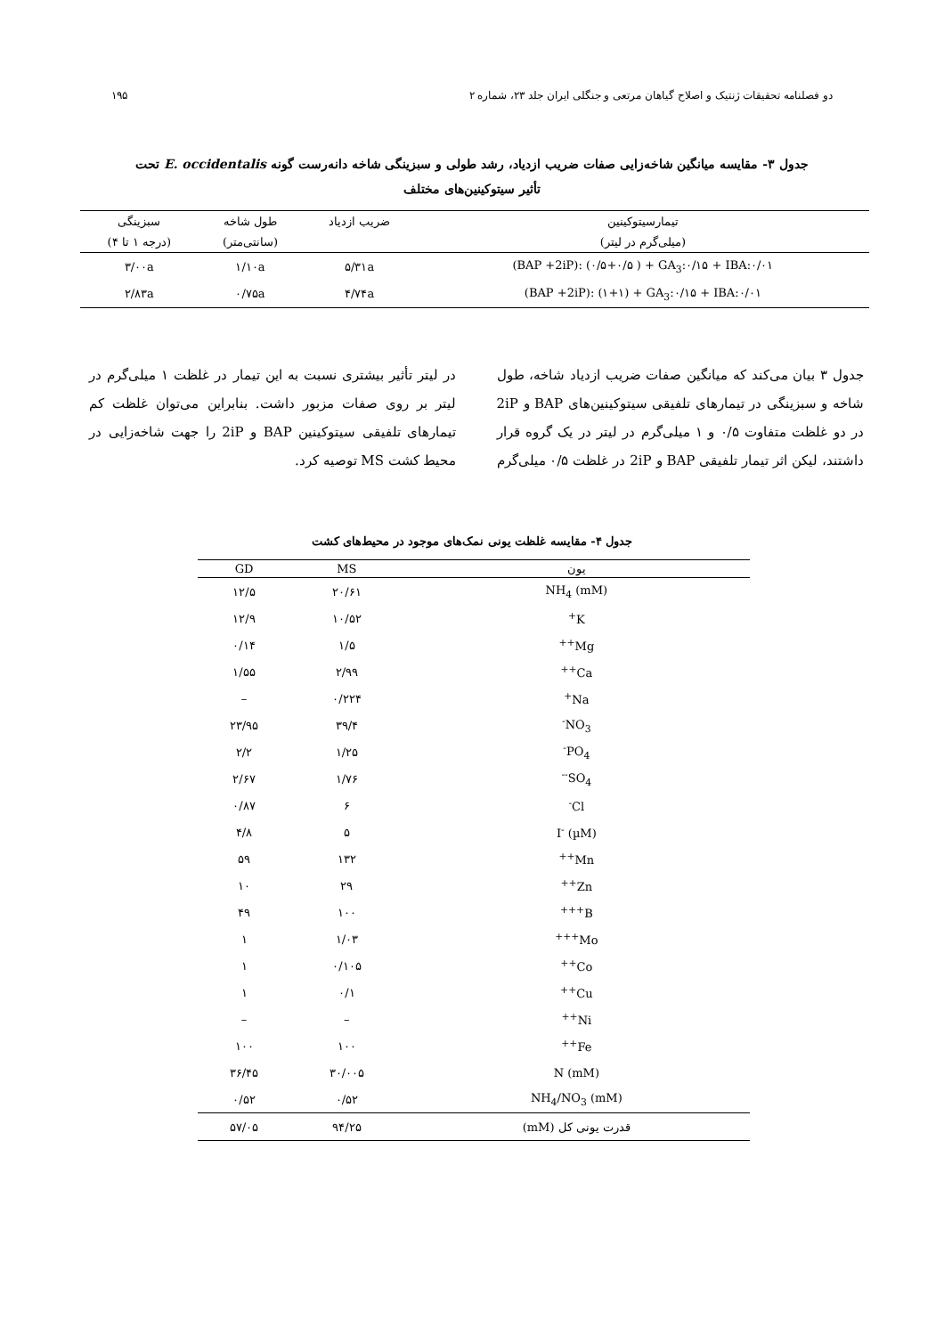دو فصلنامه تحقیقات ژنتیک و اصلاح گیاهان مرتعی و جنگلی ایران جلد ۲۳، شماره ۲ ۱۹۵
جدول ۳- مقایسه میانگین شاخه‌زایی صفات ضریب ازدیاد، رشد طولی و سبزینگی شاخه دانه‌رست گونه E. occidentalis تحت
تأثیر سیتوکینین‌های مختلف
| تیمارسیتوکینین | ضریب ازدیاد | طول شاخه | سبزینگی |
| --- | --- | --- | --- |
| (میلی‌گرم در لیتر) | | (سانتی‌متر) | (درجه ۱ تا ۴) |
| (BAP +2iP): (۰/۵+۰/۵ ) + GA<sub>3</sub>:۰/۱۵ + IBA:۰/۰۱ | ۵/۳۱a | ۱/۱۰a | ۳/۰۰a |
| (BAP +2iP): (۱+۱) + GA<sub>3</sub>:۰/۱۵ + IBA:۰/۰۱ | ۴/۷۴a | ۰/۷۵a | ۲/۸۳a |
جدول ۳ بیان می‌کند که میانگین صفات ضریب ازدیاد شاخه، طول شاخه و سبزینگی در تیمارهای تلفیقی سیتوکینین‌های BAP و 2iP در دو غلظت متفاوت ۰/۵ و ۱ میلی‌گرم در لیتر در یک گروه قرار داشتند، لیکن اثر تیمار تلفیقی BAP و 2iP در غلظت ۰/۵ میلی‌گرم در لیتر تأثیر بیشتری نسبت به این تیمار در غلظت ۱ میلی‌گرم در لیتر بر روی صفات مزبور داشت. بنابراین می‌توان غلظت کم تیمارهای تلفیقی سیتوکینین BAP و 2iP را جهت شاخه‌زایی در محیط کشت MS توصیه کرد.
جدول ۴- مقایسه غلظت یونی نمک‌های موجود در محیط‌های کشت
| یون | MS | GD |
| --- | --- | --- |
| NH<sub>4</sub> (mM) | ۲۰/۶۱ | ۱۲/۵ |
| K<sup>+</sup> | ۱۰/۵۲ | ۱۲/۹ |
| Mg<sup>++</sup> | ۱/۵ | ۰/۱۴ |
| Ca<sup>++</sup> | ۲/۹۹ | ۱/۵۵ |
| Na<sup>+</sup> | ۰/۲۲۴ | – |
| NO<sub>3</sub><sup>-</sup> | ۳۹/۴ | ۲۳/۹۵ |
| PO<sub>4</sub><sup>-</sup> | ۱/۲۵ | ۲/۲ |
| SO<sub>4</sub><sup>--</sup> | ۱/۷۶ | ۲/۶۷ |
| Cl<sup>-</sup> | ۶ | ۰/۸۷ |
| I<sup>-</sup> (µM) | ۵ | ۴/۸ |
| Mn<sup>++</sup> | ۱۳۲ | ۵۹ |
| Zn<sup>++</sup> | ۲۹ | ۱۰ |
| B<sup>+++</sup> | ۱۰۰ | ۴۹ |
| Mo<sup>+++</sup> | ۱/۰۳ | ۱ |
| Co<sup>++</sup> | ۰/۱۰۵ | ۱ |
| Cu<sup>++</sup> | ۰/۱ | ۱ |
| Ni<sup>++</sup> | – | – |
| Fe<sup>++</sup> | ۱۰۰ | ۱۰۰ |
| N (mM) | ۳۰/۰۰۵ | ۳۶/۴۵ |
| NH<sub>4</sub>/NO<sub>3</sub> (mM) | ۰/۵۲ | ۰/۵۲ |
| قدرت یونی کل (mM) | ۹۴/۲۵ | ۵۷/۰۵ |